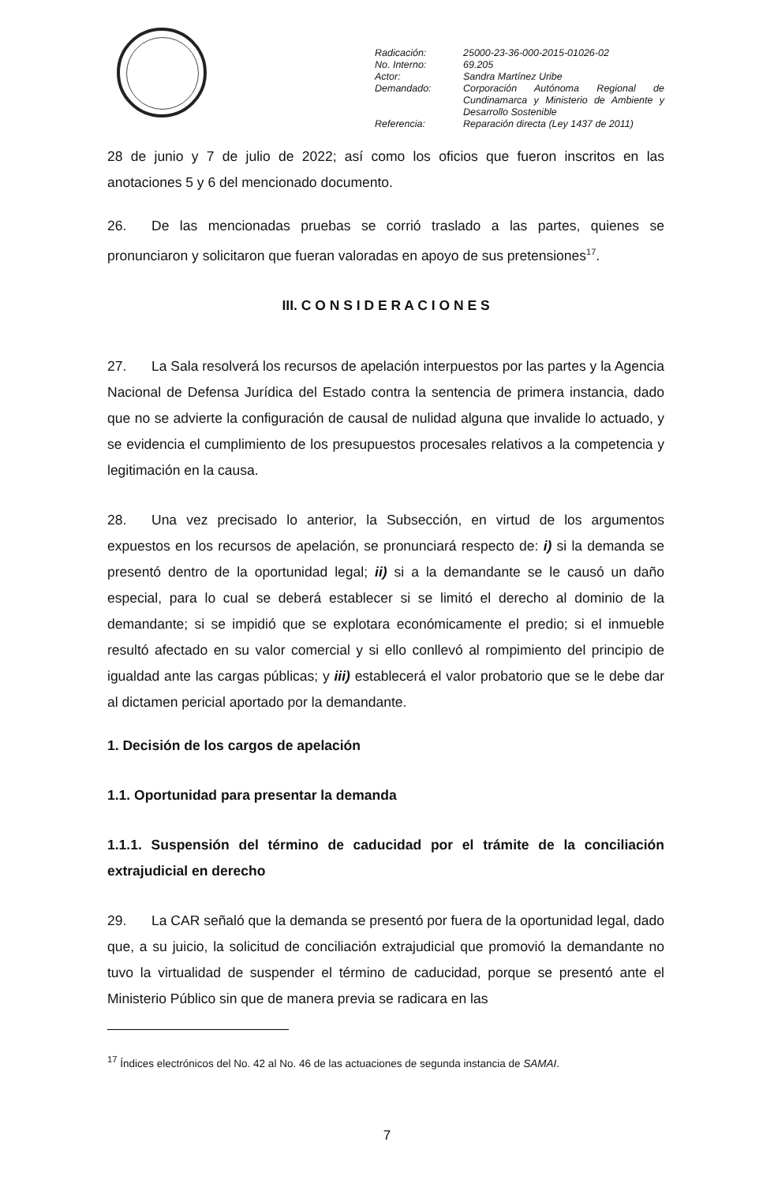Radicación: 25000-23-36-000-2015-01026-02
No. Interno: 69.205
Actor: Sandra Martínez Uribe
Demandado: Corporación Autónoma Regional de Cundinamarca y Ministerio de Ambiente y Desarrollo Sostenible
Referencia: Reparación directa (Ley 1437 de 2011)
28 de junio y 7 de julio de 2022; así como los oficios que fueron inscritos en las anotaciones 5 y 6 del mencionado documento.
26. De las mencionadas pruebas se corrió traslado a las partes, quienes se pronunciaron y solicitaron que fueran valoradas en apoyo de sus pretensiones<sup>17</sup>.
III. C O N S I D E R A C I O N E S
27. La Sala resolverá los recursos de apelación interpuestos por las partes y la Agencia Nacional de Defensa Jurídica del Estado contra la sentencia de primera instancia, dado que no se advierte la configuración de causal de nulidad alguna que invalide lo actuado, y se evidencia el cumplimiento de los presupuestos procesales relativos a la competencia y legitimación en la causa.
28. Una vez precisado lo anterior, la Subsección, en virtud de los argumentos expuestos en los recursos de apelación, se pronunciará respecto de: i) si la demanda se presentó dentro de la oportunidad legal; ii) si a la demandante se le causó un daño especial, para lo cual se deberá establecer si se limitó el derecho al dominio de la demandante; si se impidió que se explotara económicamente el predio; si el inmueble resultó afectado en su valor comercial y si ello conllevó al rompimiento del principio de igualdad ante las cargas públicas; y iii) establecerá el valor probatorio que se le debe dar al dictamen pericial aportado por la demandante.
1. Decisión de los cargos de apelación
1.1. Oportunidad para presentar la demanda
1.1.1. Suspensión del término de caducidad por el trámite de la conciliación extrajudicial en derecho
29. La CAR señaló que la demanda se presentó por fuera de la oportunidad legal, dado que, a su juicio, la solicitud de conciliación extrajudicial que promovió la demandante no tuvo la virtualidad de suspender el término de caducidad, porque se presentó ante el Ministerio Público sin que de manera previa se radicara en las
<sup>17</sup> Índices electrónicos del No. 42 al No. 46 de las actuaciones de segunda instancia de SAMAI.
7